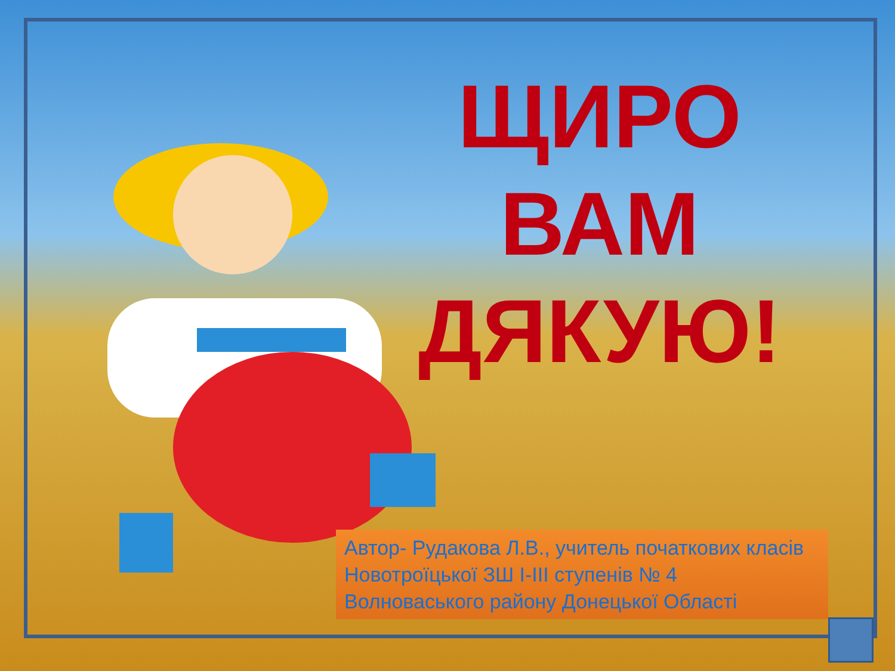ЩИРО
ВАМ
ДЯКУЮ!
Автор- Рудакова Л.В., учитель початкових класів
Новотроїцької ЗШ І-ІІІ ступенів № 4
Волноваського району Донецької Області